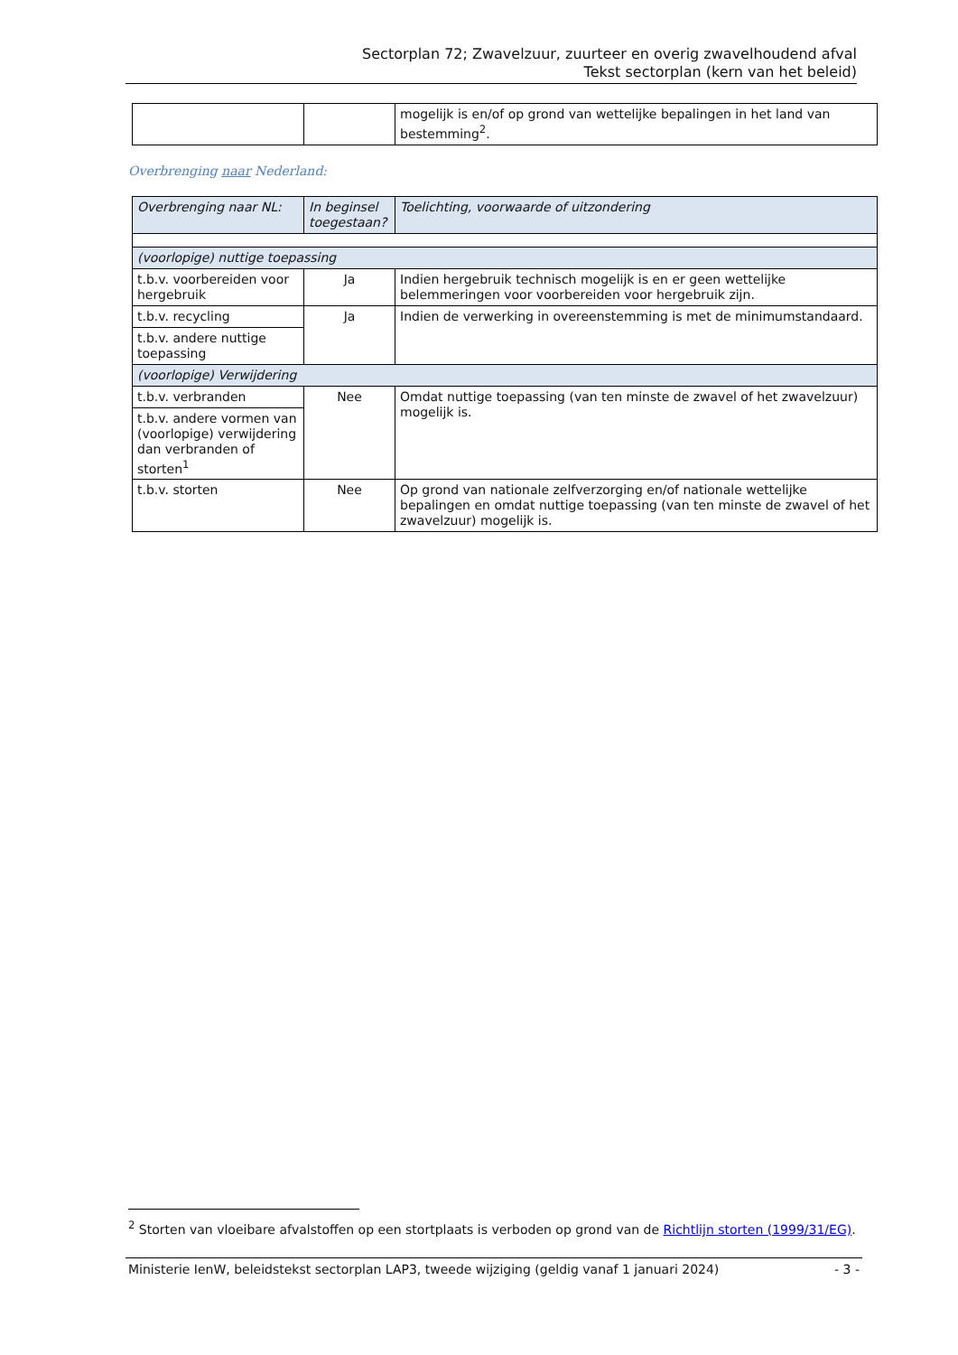Sectorplan 72; Zwavelzuur, zuurteer en overig zwavelhoudend afval
Tekst sectorplan (kern van het beleid)
| | | mogelijk is en/of op grond van wettelijke bepalingen in het land van bestemming<sup>2</sup>. |
Overbrenging naar Nederland:
| Overbrenging naar NL: | In beginsel toegestaan? | Toelichting, voorwaarde of uitzondering |
| --- | --- | --- |
| (voorlopige) nuttige toepassing | | |
| t.b.v. voorbereiden voor hergebruik | Ja | Indien hergebruik technisch mogelijk is en er geen wettelijke belemmeringen voor voorbereiden voor hergebruik zijn. |
| t.b.v. recycling | Ja | Indien de verwerking in overeenstemming is met de minimumstandaard. |
| t.b.v. andere nuttige toepassing | | |
| (voorlopige) Verwijdering | | |
| t.b.v. verbranden | Nee | Omdat nuttige toepassing (van ten minste de zwavel of het zwavelzuur) mogelijk is. |
| t.b.v. andere vormen van (voorlopige) verwijdering dan verbranden of storten<sup>1</sup> | | |
| t.b.v. storten | Nee | Op grond van nationale zelfverzorging en/of nationale wettelijke bepalingen en omdat nuttige toepassing (van ten minste de zwavel of het zwavelzuur) mogelijk is. |
<sup>2</sup> Storten van vloeibare afvalstoffen op een stortplaats is verboden op grond van de Richtlijn storten (1999/31/EG).
Ministerie IenW, beleidstekst sectorplan LAP3, tweede wijziging (geldig vanaf 1 januari 2024) - 3 -